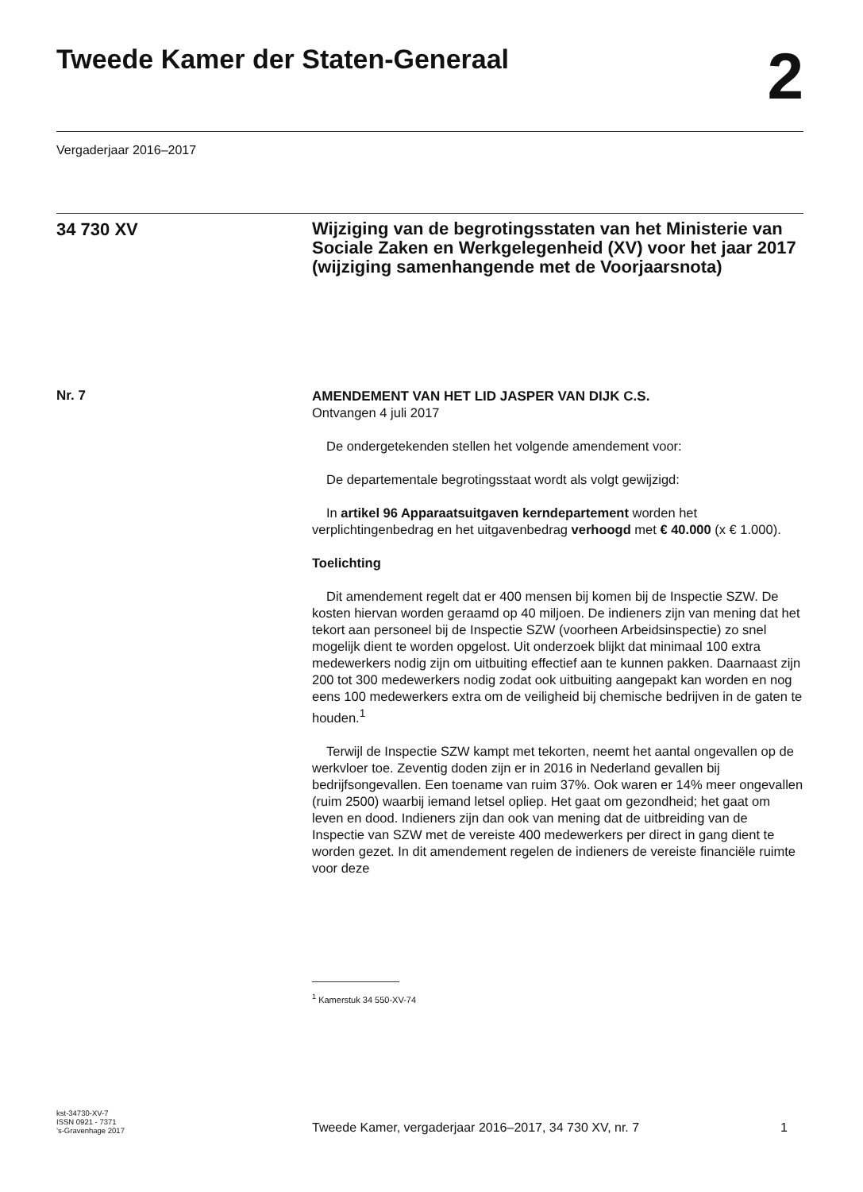Tweede Kamer der Staten-Generaal
2
Vergaderjaar 2016–2017
34 730 XV
Wijziging van de begrotingsstaten van het Ministerie van Sociale Zaken en Werkgelegenheid (XV) voor het jaar 2017 (wijziging samenhangende met de Voorjaarsnota)
Nr. 7
AMENDEMENT VAN HET LID JASPER VAN DIJK C.S.
Ontvangen 4 juli 2017
De ondergetekenden stellen het volgende amendement voor:
De departementale begrotingsstaat wordt als volgt gewijzigd:
In artikel 96 Apparaatsuitgaven kerndepartement worden het verplichtingenbedrag en het uitgavenbedrag verhoogd met € 40.000 (x € 1.000).
Toelichting
Dit amendement regelt dat er 400 mensen bij komen bij de Inspectie SZW. De kosten hiervan worden geraamd op 40 miljoen. De indieners zijn van mening dat het tekort aan personeel bij de Inspectie SZW (voorheen Arbeidsinspectie) zo snel mogelijk dient te worden opgelost. Uit onderzoek blijkt dat minimaal 100 extra medewerkers nodig zijn om uitbuiting effectief aan te kunnen pakken. Daarnaast zijn 200 tot 300 medewerkers nodig zodat ook uitbuiting aangepakt kan worden en nog eens 100 medewerkers extra om de veiligheid bij chemische bedrijven in de gaten te houden.<sup>1</sup>
Terwijl de Inspectie SZW kampt met tekorten, neemt het aantal ongevallen op de werkvloer toe. Zeventig doden zijn er in 2016 in Nederland gevallen bij bedrijfsongevallen. Een toename van ruim 37%. Ook waren er 14% meer ongevallen (ruim 2500) waarbij iemand letsel opliep. Het gaat om gezondheid; het gaat om leven en dood. Indieners zijn dan ook van mening dat de uitbreiding van de Inspectie van SZW met de vereiste 400 medewerkers per direct in gang dient te worden gezet. In dit amendement regelen de indieners de vereiste financiële ruimte voor deze
<sup>1</sup> Kamerstuk 34 550-XV-74
kst-34730-XV-7
ISSN 0921 - 7371
’s-Gravenhage 2017
Tweede Kamer, vergaderjaar 2016–2017, 34 730 XV, nr. 7
1